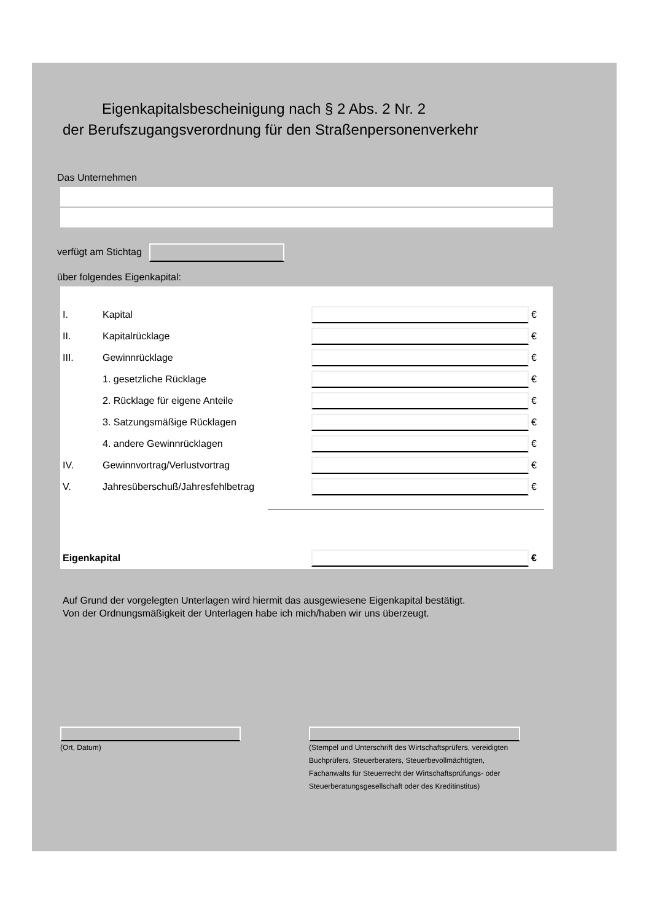Eigenkapitalsbescheinigung nach § 2 Abs. 2 Nr. 2
der Berufszugangsverordnung für den Straßenpersonenverkehr
Das Unternehmen
verfügt am Stichtag
über folgendes Eigenkapital:
I. Kapital €
II. Kapitalrücklage €
III. Gewinnrücklage €
1. gesetzliche Rücklage €
2. Rücklage für eigene Anteile €
3. Satzungsmäßige Rücklagen €
4. andere Gewinnrücklagen €
IV. Gewinnvortrag/Verlustvortrag €
V. Jahresüberschuß/Jahresfehlbetrag €
Eigenkapital €
Auf Grund der vorgelegten Unterlagen wird hiermit das ausgewiesene Eigenkapital bestätigt.
Von der Ordnungsmäßigkeit der Unterlagen habe ich mich/haben wir uns überzeugt.
(Ort, Datum)
(Stempel und Unterschrift des Wirtschaftsprüfers, vereidigten Buchprüfers, Steuerberaters, Steuerbevollmächtigten, Fachanwalts für Steuerrecht der Wirtschaftsprüfungs- oder Steuerberatungsgesellschaft oder des Kreditinstitus)